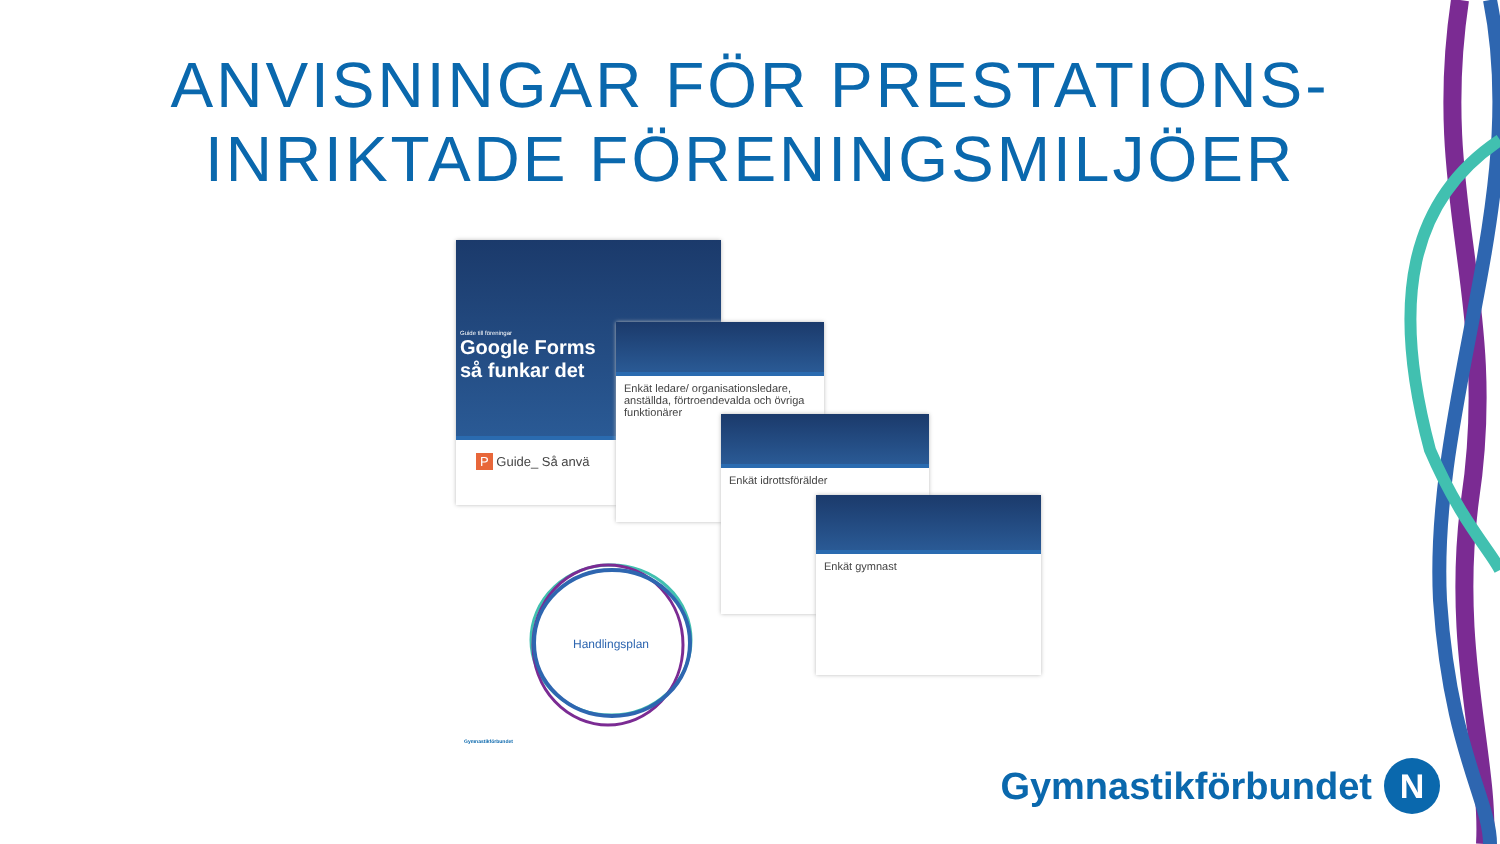ANVISNINGAR FÖR PRESTATIONS-
INRIKTADE FÖRENINGSMILJÖER
Guide till föreningar
Google Forms
så funkar det
P Guide_ Så anvä
Enkät ledare/ organisationsledare, anställda, förtroendevalda och övriga funktionärer
Enkät idrottsförälder
Enkät gymnast
Handlingsplan
Gymnastikförbundet
Gymnastikförbundet
N